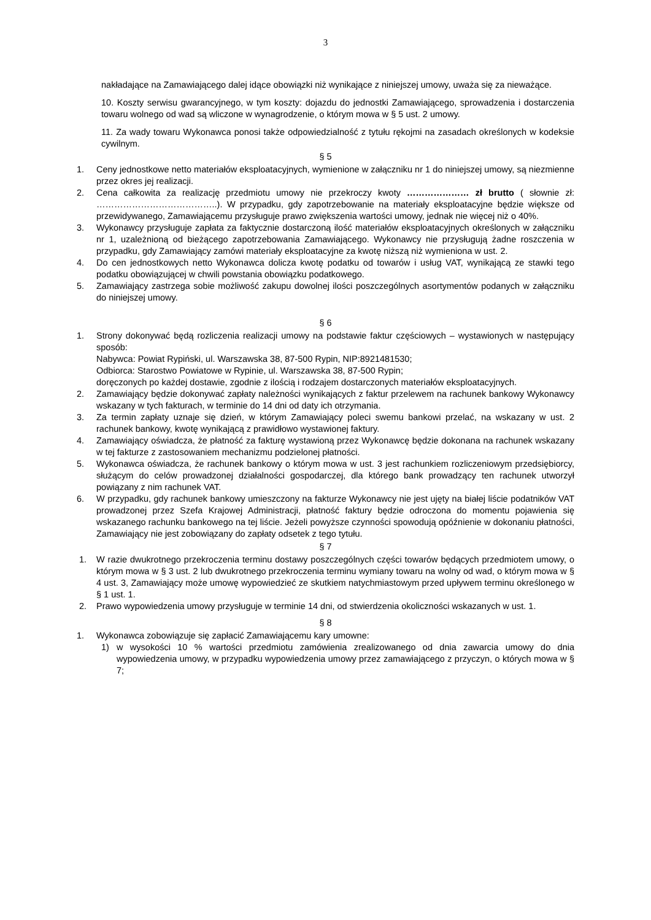3
nakładające na Zamawiającego dalej idące obowiązki niż wynikające z niniejszej umowy, uważa się za nieważące.
10. Koszty serwisu gwarancyjnego, w tym koszty: dojazdu do jednostki Zamawiającego, sprowadzenia i dostarczenia towaru wolnego od wad są wliczone w wynagrodzenie, o którym mowa w § 5 ust. 2 umowy.
11. Za wady towaru Wykonawca ponosi także odpowiedzialność z tytułu rękojmi na zasadach określonych w kodeksie cywilnym.
§ 5
1. Ceny jednostkowe netto materiałów eksploatacyjnych, wymienione w załączniku nr 1 do niniejszej umowy, są niezmienne przez okres jej realizacji.
2. Cena całkowita za realizację przedmiotu umowy nie przekroczy kwoty ………………… zł brutto ( słownie zł: …………………………………..). W przypadku, gdy zapotrzebowanie na materiały eksploatacyjne będzie większe od przewidywanego, Zamawiającemu przysługuje prawo zwiększenia wartości umowy, jednak nie więcej niż o 40%.
3. Wykonawcy przysługuje zapłata za faktycznie dostarczoną ilość materiałów eksploatacyjnych określonych w załączniku nr 1, uzależnioną od bieżącego zapotrzebowania Zamawiającego. Wykonawcy nie przysługują żadne roszczenia w przypadku, gdy Zamawiający zamówi materiały eksploatacyjne za kwotę niższą niż wymieniona w ust. 2.
4. Do cen jednostkowych netto Wykonawca dolicza kwotę podatku od towarów i usług VAT, wynikającą ze stawki tego podatku obowiązującej w chwili powstania obowiązku podatkowego.
5. Zamawiający zastrzega sobie możliwość zakupu dowolnej ilości poszczególnych asortymentów podanych w załączniku do niniejszej umowy.
§ 6
1. Strony dokonywać będą rozliczenia realizacji umowy na podstawie faktur częściowych – wystawionych w następujący sposób:
Nabywca: Powiat Rypiński, ul. Warszawska 38, 87-500 Rypin, NIP:8921481530;
Odbiorca: Starostwo Powiatowe w Rypinie, ul. Warszawska 38, 87-500 Rypin;
doręczonych po każdej dostawie, zgodnie z ilością i rodzajem dostarczonych materiałów eksploatacyjnych.
2. Zamawiający będzie dokonywać zapłaty należności wynikających z faktur przelewem na rachunek bankowy Wykonawcy wskazany w tych fakturach, w terminie do 14 dni od daty ich otrzymania.
3. Za termin zapłaty uznaje się dzień, w którym Zamawiający poleci swemu bankowi przelać, na wskazany w ust. 2 rachunek bankowy, kwotę wynikającą z prawidłowo wystawionej faktury.
4. Zamawiający oświadcza, że płatność za fakturę wystawioną przez Wykonawcę będzie dokonana na rachunek wskazany w tej fakturze z zastosowaniem mechanizmu podzielonej płatności.
5. Wykonawca oświadcza, że rachunek bankowy o którym mowa w ust. 3 jest rachunkiem rozliczeniowym przedsiębiorcy, służącym do celów prowadzonej działalności gospodarczej, dla którego bank prowadzący ten rachunek utworzył powiązany z nim rachunek VAT.
6. W przypadku, gdy rachunek bankowy umieszczony na fakturze Wykonawcy nie jest ujęty na białej liście podatników VAT prowadzonej przez Szefa Krajowej Administracji, płatność faktury będzie odroczona do momentu pojawienia się wskazanego rachunku bankowego na tej liście. Jeżeli powyższe czynności spowodują opóźnienie w dokonaniu płatności, Zamawiający nie jest zobowiązany do zapłaty odsetek z tego tytułu.
§ 7
1. W razie dwukrotnego przekroczenia terminu dostawy poszczególnych części towarów będących przedmiotem umowy, o którym mowa w § 3 ust. 2 lub dwukrotnego przekroczenia terminu wymiany towaru na wolny od wad, o którym mowa w § 4 ust. 3, Zamawiający może umowę wypowiedzieć ze skutkiem natychmiastowym przed upływem terminu określonego w § 1 ust. 1.
2. Prawo wypowiedzenia umowy przysługuje w terminie 14 dni, od stwierdzenia okoliczności wskazanych w ust. 1.
§ 8
1. Wykonawca zobowiązuje się zapłacić Zamawiającemu kary umowne:
1) w wysokości 10 % wartości przedmiotu zamówienia zrealizowanego od dnia zawarcia umowy do dnia wypowiedzenia umowy, w przypadku wypowiedzenia umowy przez zamawiającego z przyczyn, o których mowa w § 7;